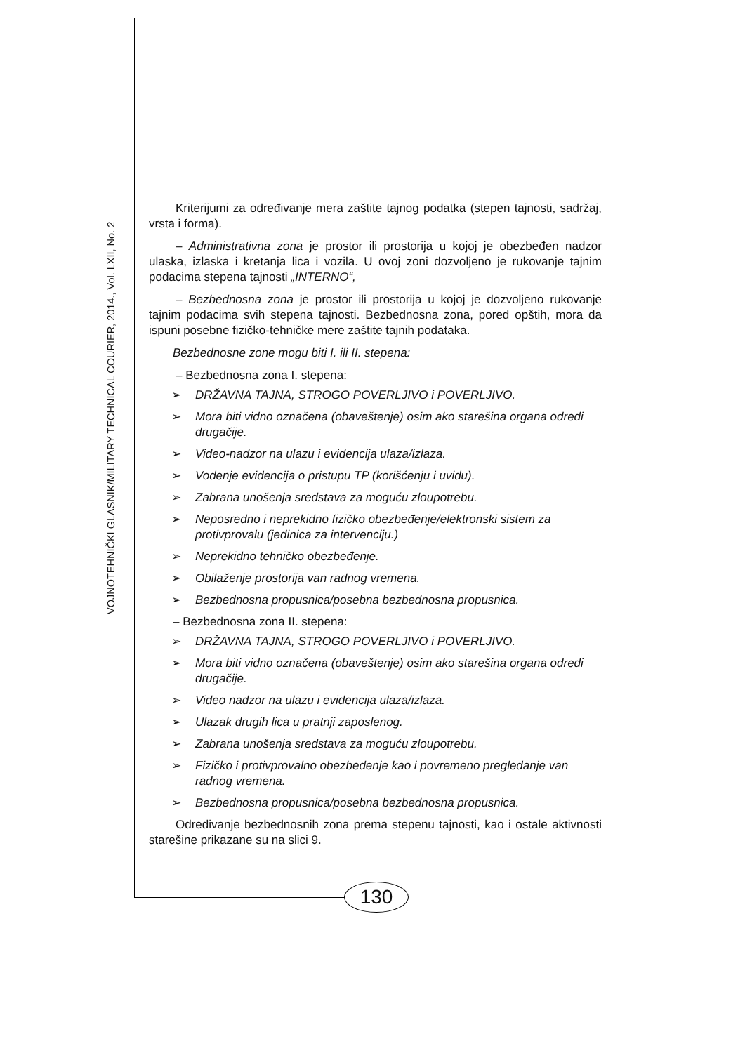VOJNOTEHNIČKI GLASNIK/MILITARY TECHNICAL COURIER, 2014., Vol. LXII, No. 2
Kriterijumi za određivanje mera zaštite tajnog podatka (stepen tajnosti, sadržaj, vrsta i forma).
– Administrativna zona je prostor ili prostorija u kojoj je obezbeđen nadzor ulaska, izlaska i kretanja lica i vozila. U ovoj zoni dozvoljeno je rukovanje tajnim podacima stepena tajnosti „INTERNO“,
– Bezbednosna zona je prostor ili prostorija u kojoj je dozvoljeno rukovanje tajnim podacima svih stepena tajnosti. Bezbednosna zona, pored opštih, mora da ispuni posebne fizičko-tehničke mere zaštite tajnih podataka.
Bezbednosne zone mogu biti I. ili II. stepena:
– Bezbednosna zona I. stepena:
➢ DRŽAVNA TAJNA, STROGO POVERLJIVO i POVERLJIVO.
➢ Mora biti vidno označena (obaveštenje) osim ako starešina organa odredi drugačije.
➢ Video-nadzor na ulazu i evidencija ulaza/izlaza.
➢ Vođenje evidencija o pristupu TP (korišćenju i uvidu).
➢ Zabrana unošenja sredstava za moguću zloupotrebu.
➢ Neposredno i neprekidno fizičko obezbeđenje/elektronski sistem za protivprovalu (jedinica za intervenciju.)
➢ Neprekidno tehničko obezbeđenje.
➢ Obilaženje prostorija van radnog vremena.
➢ Bezbednosna propusnica/posebna bezbednosna propusnica.
– Bezbednosna zona II. stepena:
➢ DRŽAVNA TAJNA, STROGO POVERLJIVO i POVERLJIVO.
➢ Mora biti vidno označena (obaveštenje) osim ako starešina organa odredi drugačije.
➢ Video nadzor na ulazu i evidencija ulaza/izlaza.
➢ Ulazak drugih lica u pratnji zaposlenog.
➢ Zabrana unošenja sredstava za moguću zloupotrebu.
➢ Fizičko i protivprovalno obezbeđenje kao i povremeno pregledanje van radnog vremena.
➢ Bezbednosna propusnica/posebna bezbednosna propusnica.
Određivanje bezbednosnih zona prema stepenu tajnosti, kao i ostale aktivnosti starešine prikazane su na slici 9.
130